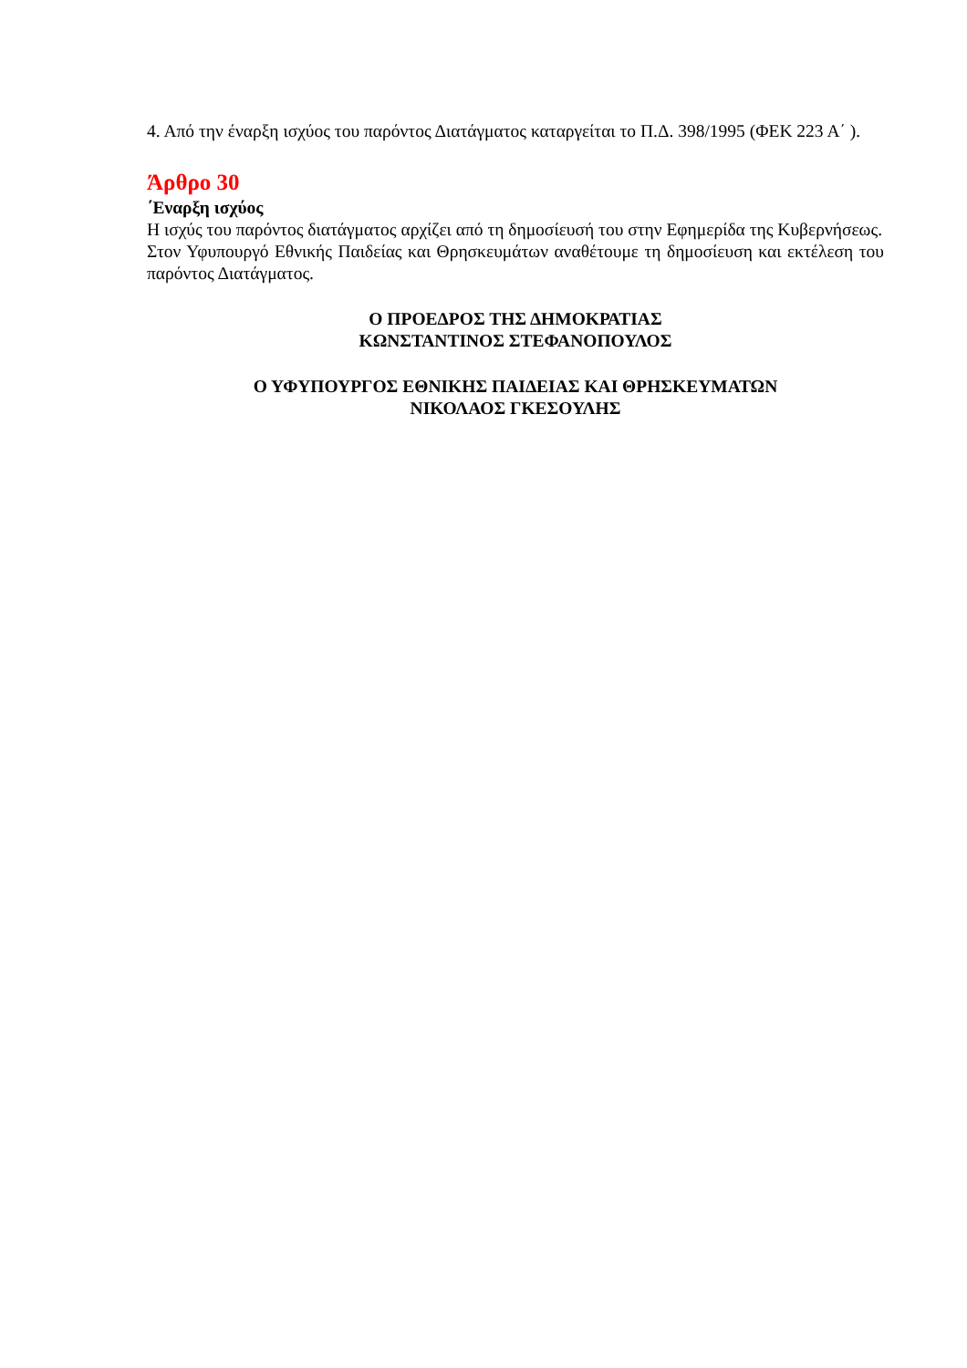4. Από την έναρξη ισχύος του παρόντος Διατάγματος καταργείται το Π.Δ. 398/1995 (ΦΕΚ 223 Α΄ ).
Άρθρο 30
΄Εναρξη ισχύος
Η ισχύς του παρόντος διατάγματος αρχίζει από τη δημοσίευσή του στην Εφημερίδα της Κυβερνήσεως.
Στον Υφυπουργό Εθνικής Παιδείας και Θρησκευμάτων αναθέτουμε τη δημοσίευση και εκτέλεση του παρόντος Διατάγματος.
Ο ΠΡΟΕΔΡΟΣ ΤΗΣ ΔΗΜΟΚΡΑΤΙΑΣ
ΚΩΝΣΤΑΝΤΙΝΟΣ ΣΤΕΦΑΝΟΠΟΥΛΟΣ
Ο ΥΦΥΠΟΥΡΓΟΣ ΕΘΝΙΚΗΣ ΠΑΙΔΕΙΑΣ ΚΑΙ ΘΡΗΣΚΕΥΜΑΤΩΝ
ΝΙΚΟΛΑΟΣ ΓΚΕΣΟΥΛΗΣ